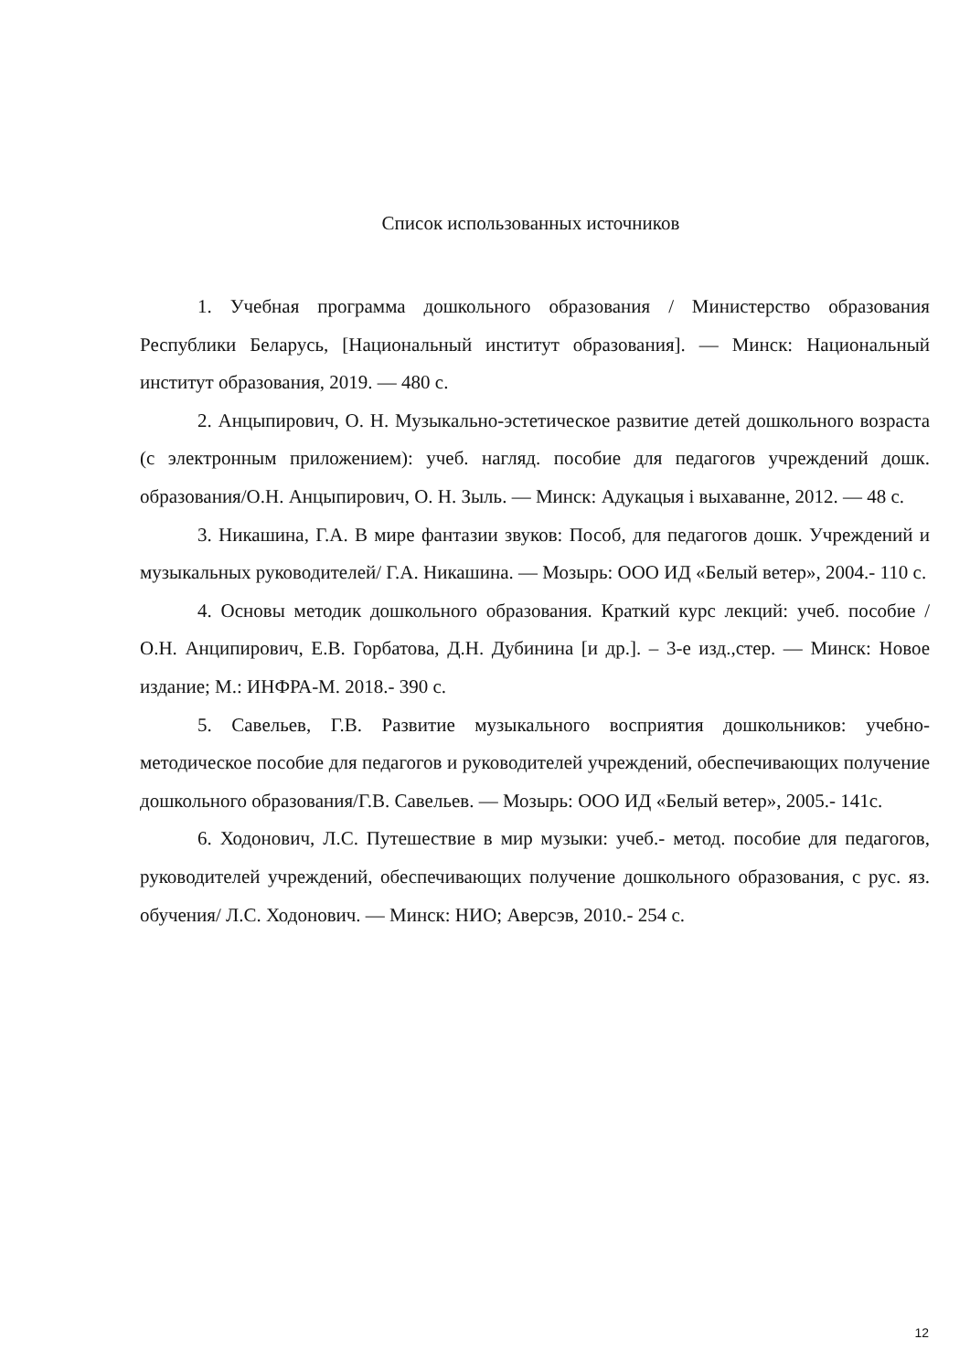Список использованных источников
1. Учебная программа дошкольного образования / Министерство образования Республики Беларусь, [Национальный институт образования]. — Минск: Национальный институт образования, 2019. — 480 с.
2. Анцыпирович, О. Н. Музыкально-эстетическое развитие детей дошкольного возраста (с электронным приложением): учеб. нагляд. пособие для педагогов учреждений дошк. образования/О.Н. Анцыпирович, О. Н. Зыль. — Минск: Адукацыя і выхаванне, 2012. — 48 с.
3. Никашина, Г.А. В мире фантазии звуков: Пособ, для педагогов дошк. Учреждений и музыкальных руководителей/ Г.А. Никашина. — Мозырь: ООО ИД «Белый ветер», 2004.- 110 с.
4. Основы методик дошкольного образования. Краткий курс лекций: учеб. пособие / О.Н. Анципирович, Е.В. Горбатова, Д.Н. Дубинина [и др.]. – 3-е изд.,стер. — Минск: Новое издание; М.: ИНФРА-М. 2018.- 390 с.
5. Савельев, Г.В. Развитие музыкального восприятия дошкольников: учебно-методическое пособие для педагогов и руководителей учреждений, обеспечивающих получение дошкольного образования/Г.В. Савельев. — Мозырь: ООО ИД «Белый ветер», 2005.- 141с.
6. Ходонович, Л.С. Путешествие в мир музыки: учеб.- метод. пособие для педагогов, руководителей учреждений, обеспечивающих получение дошкольного образования, с рус. яз. обучения/ Л.С. Ходонович. — Минск: НИО; Аверсэв, 2010.- 254 с.
12